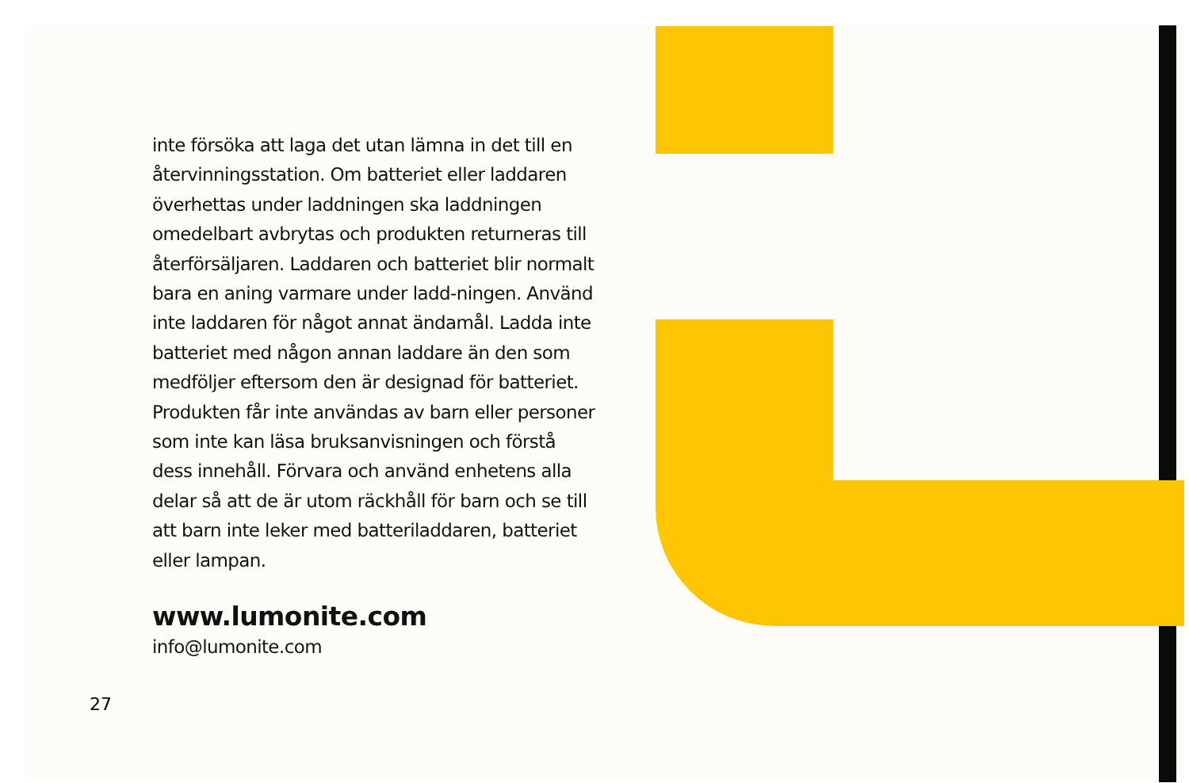inte försöka att laga det utan lämna in det till en återvinningsstation. Om batteriet eller laddaren överhettas under laddningen ska laddningen omedelbart avbrytas och produkten returneras till återförsäljaren. Laddaren och batteriet blir normalt bara en aning varmare under ladd-ningen. Använd inte laddaren för något annat ändamål. Ladda inte batteriet med någon annan laddare än den som medföljer eftersom den är designad för batteriet. Produkten får inte användas av barn eller personer som inte kan läsa bruksanvisningen och förstå dess innehåll. Förvara och använd enhetens alla delar så att de är utom räckhåll för barn och se till att barn inte leker med batteriladdaren, batteriet eller lampan.
www.lumonite.com
info@lumonite.com
27